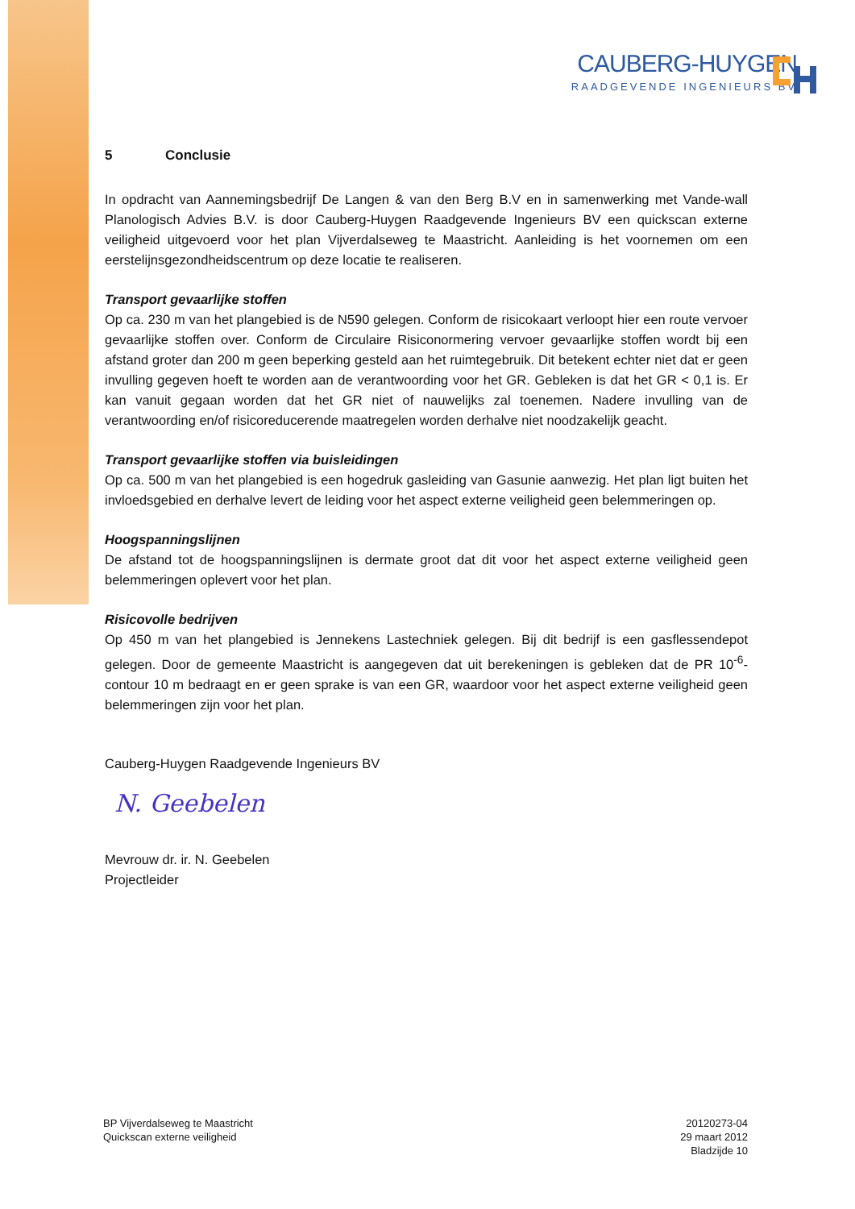CAUBERG-HUYGEN
RAADGEVENDE INGENIEURS BV
5 Conclusie
In opdracht van Aannemingsbedrijf De Langen & van den Berg B.V en in samenwerking met Vande-wall Planologisch Advies B.V. is door Cauberg-Huygen Raadgevende Ingenieurs BV een quickscan externe veiligheid uitgevoerd voor het plan Vijverdalseweg te Maastricht. Aanleiding is het voornemen om een eerstelijnsgezondheidscentrum op deze locatie te realiseren.
Transport gevaarlijke stoffen
Op ca. 230 m van het plangebied is de N590 gelegen. Conform de risicokaart verloopt hier een route vervoer gevaarlijke stoffen over. Conform de Circulaire Risiconormering vervoer gevaarlijke stoffen wordt bij een afstand groter dan 200 m geen beperking gesteld aan het ruimtegebruik. Dit betekent echter niet dat er geen invulling gegeven hoeft te worden aan de verantwoording voor het GR. Gebleken is dat het GR < 0,1 is. Er kan vanuit gegaan worden dat het GR niet of nauwelijks zal toenemen. Nadere invulling van de verantwoording en/of risicoreducerende maatregelen worden derhalve niet noodzakelijk geacht.
Transport gevaarlijke stoffen via buisleidingen
Op ca. 500 m van het plangebied is een hogedruk gasleiding van Gasunie aanwezig. Het plan ligt buiten het invloedsgebied en derhalve levert de leiding voor het aspect externe veiligheid geen belemmeringen op.
Hoogspanningslijnen
De afstand tot de hoogspanningslijnen is dermate groot dat dit voor het aspect externe veiligheid geen belemmeringen oplevert voor het plan.
Risicovolle bedrijven
Op 450 m van het plangebied is Jennekens Lastechniek gelegen. Bij dit bedrijf is een gasflessendepot gelegen. Door de gemeente Maastricht is aangegeven dat uit berekeningen is gebleken dat de PR 10<sup>-6</sup>-contour 10 m bedraagt en er geen sprake is van een GR, waardoor voor het aspect externe veiligheid geen belemmeringen zijn voor het plan.
Cauberg-Huygen Raadgevende Ingenieurs BV
N. Geebelen
Mevrouw dr. ir. N. Geebelen
Projectleider
BP Vijverdalseweg te Maastricht
Quickscan externe veiligheid
20120273-04
29 maart 2012
Bladzijde 10